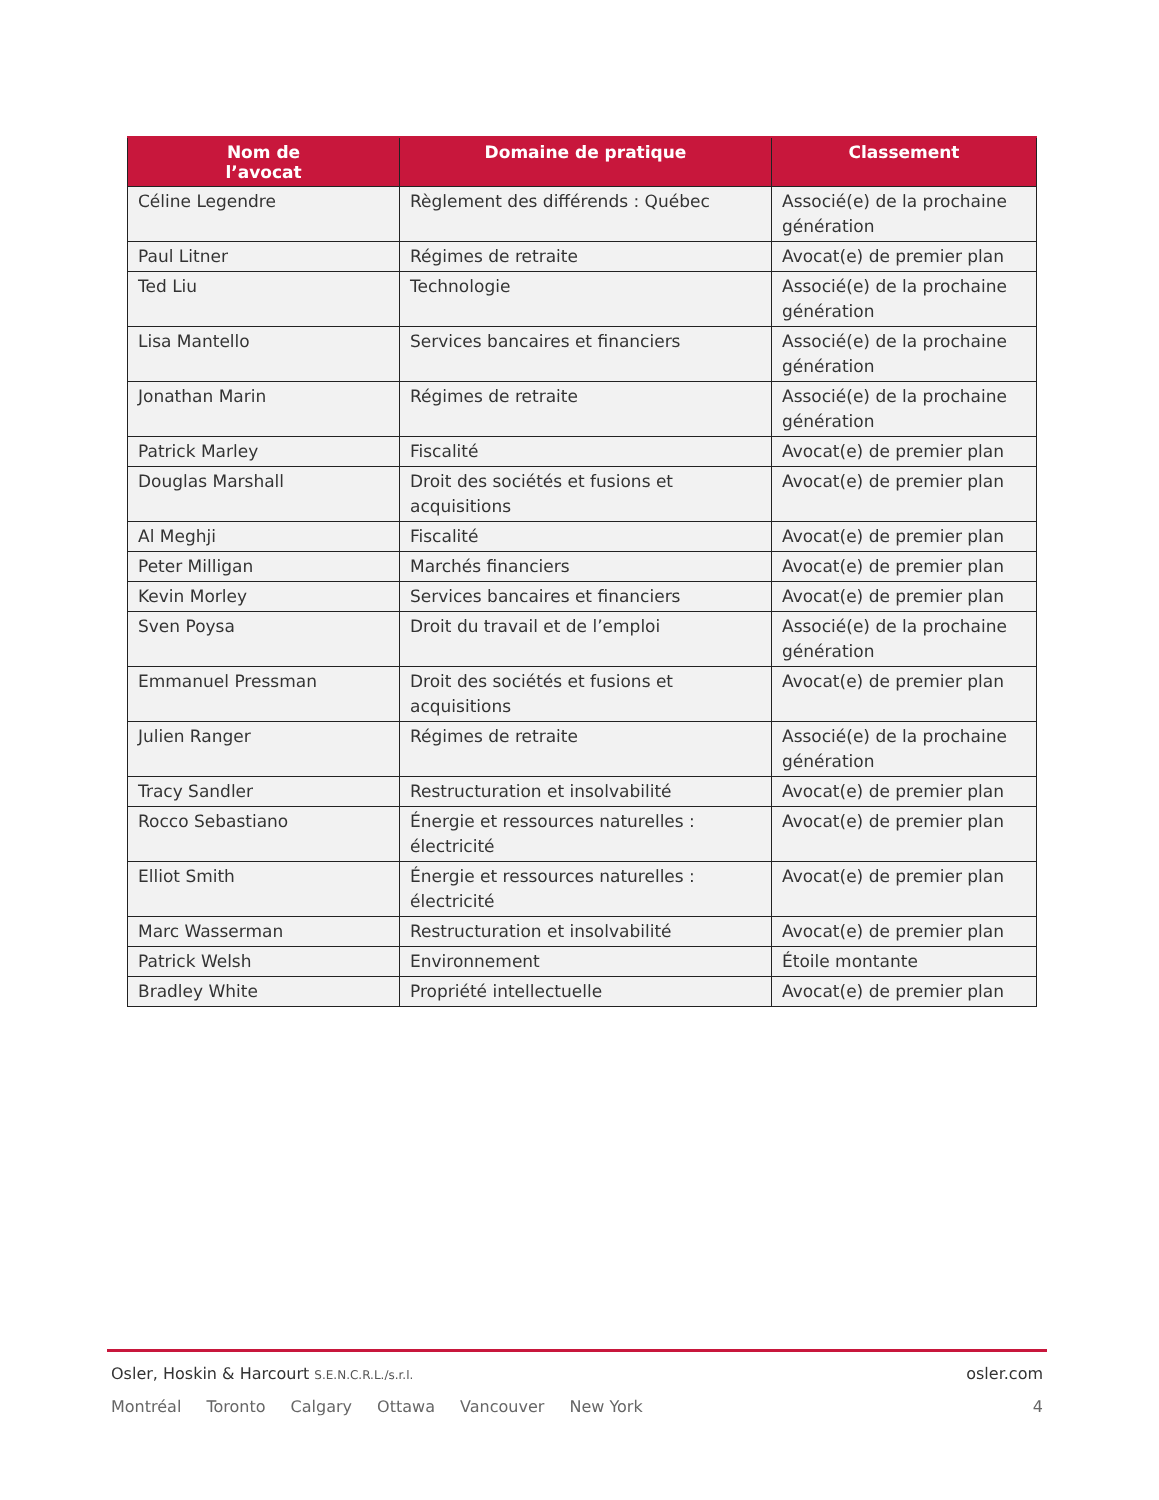| Nom de l’avocat | Domaine de pratique | Classement |
| --- | --- | --- |
| Céline Legendre | Règlement des différends : Québec | Associé(e) de la prochaine génération |
| Paul Litner | Régimes de retraite | Avocat(e) de premier plan |
| Ted Liu | Technologie | Associé(e) de la prochaine génération |
| Lisa Mantello | Services bancaires et financiers | Associé(e) de la prochaine génération |
| Jonathan Marin | Régimes de retraite | Associé(e) de la prochaine génération |
| Patrick Marley | Fiscalité | Avocat(e) de premier plan |
| Douglas Marshall | Droit des sociétés et fusions et acquisitions | Avocat(e) de premier plan |
| Al Meghji | Fiscalité | Avocat(e) de premier plan |
| Peter Milligan | Marchés financiers | Avocat(e) de premier plan |
| Kevin Morley | Services bancaires et financiers | Avocat(e) de premier plan |
| Sven Poysa | Droit du travail et de l’emploi | Associé(e) de la prochaine génération |
| Emmanuel Pressman | Droit des sociétés et fusions et acquisitions | Avocat(e) de premier plan |
| Julien Ranger | Régimes de retraite | Associé(e) de la prochaine génération |
| Tracy Sandler | Restructuration et insolvabilité | Avocat(e) de premier plan |
| Rocco Sebastiano | Énergie et ressources naturelles : électricité | Avocat(e) de premier plan |
| Elliot Smith | Énergie et ressources naturelles : électricité | Avocat(e) de premier plan |
| Marc Wasserman | Restructuration et insolvabilité | Avocat(e) de premier plan |
| Patrick Welsh | Environnement | Étoile montante |
| Bradley White | Propriété intellectuelle | Avocat(e) de premier plan |
Osler, Hoskin & Harcourt S.E.N.C.R.L./s.r.l.
osler.com
Montréal Toronto Calgary Ottawa Vancouver New York
4